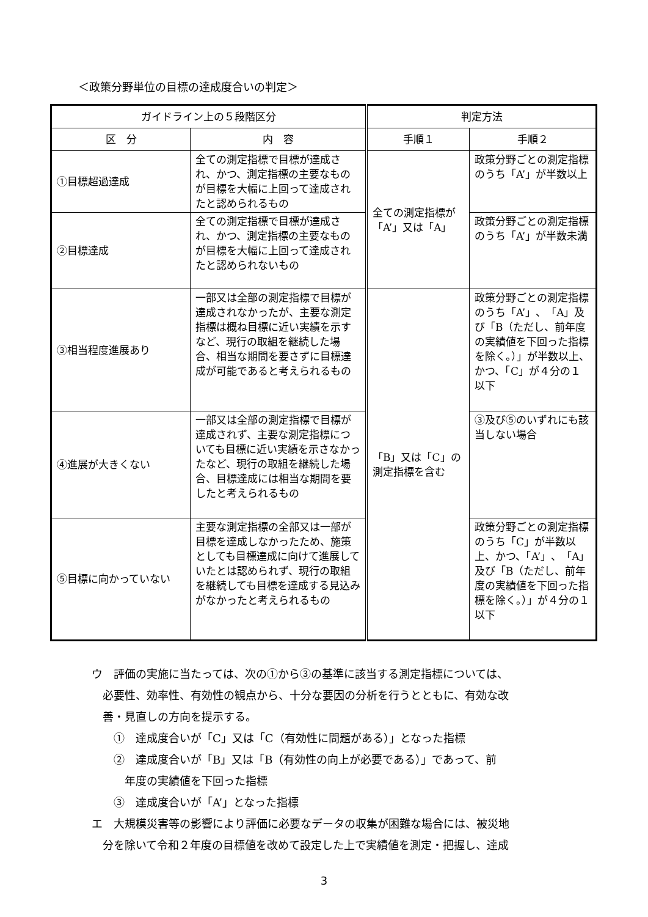＜政策分野単位の目標の達成度合いの判定＞
| ガイドライン上の５段階区分 | | 判定方法 | |
| --- | --- | --- | --- |
| 区 分 | 内 容 | 手順１ | 手順２ |
| ①目標超過達成 | 全ての測定指標で目標が達成され、かつ、測定指標の主要なものが目標を大幅に上回って達成されたと認められるもの | 全ての測定指標が「A’」又は「A」 | 政策分野ごとの測定指標のうち「A’」が半数以上 |
| ②目標達成 | 全ての測定指標で目標が達成され、かつ、測定指標の主要なものが目標を大幅に上回って達成されたと認められないもの | | 政策分野ごとの測定指標のうち「A’」が半数未満 |
| ③相当程度進展あり | 一部又は全部の測定指標で目標が達成されなかったが、主要な測定指標は概ね目標に近い実績を示すなど、現行の取組を継続した場合、相当な期間を要さずに目標達成が可能であると考えられるもの | 「B」又は「C」の測定指標を含む | 政策分野ごとの測定指標のうち「A’」、「A」及び「B（ただし、前年度の実績値を下回った指標を除く。）」が半数以上、かつ、「C」が４分の１以下 |
| ④進展が大きくない | 一部又は全部の測定指標で目標が達成されず、主要な測定指標についても目標に近い実績を示さなかったなど、現行の取組を継続した場合、目標達成には相当な期間を要したと考えられるもの | | ③及び⑤のいずれにも該当しない場合 |
| ⑤目標に向かっていない | 主要な測定指標の全部又は一部が目標を達成しなかったため、施策としても目標達成に向けて進展していたとは認められず、現行の取組を継続しても目標を達成する見込みがなかったと考えられるもの | | 政策分野ごとの測定指標のうち「C」が半数以上、かつ、「A’」、「A」及び「B（ただし、前年度の実績値を下回った指標を除く。）」が４分の１以下 |
ウ　評価の実施に当たっては、次の①から③の基準に該当する測定指標については、
　必要性、効率性、有効性の観点から、十分な要因の分析を行うとともに、有効な改
　善・見直しの方向を提示する。
　　①　達成度合いが「C」又は「C（有効性に問題がある）」となった指標
　　②　達成度合いが「B」又は「B（有効性の向上が必要である）」であって、前
　　　年度の実績値を下回った指標
　　③　達成度合いが「A’」となった指標
エ　大規模災害等の影響により評価に必要なデータの収集が困難な場合には、被災地
　分を除いて令和２年度の目標値を改めて設定した上で実績値を測定・把握し、達成
3